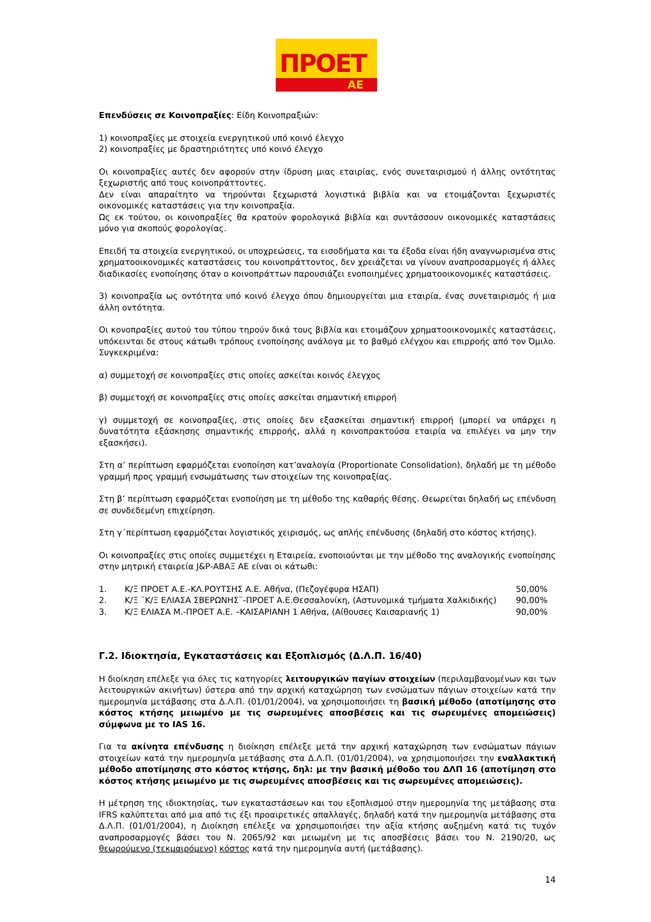ΠΡΟΕΤ
ΑΕ
Επενδύσεις σε Κοινοπραξίες: Είδη Κοινοπραξιών:
1) κοινοπραξίες με στοιχεία ενεργητικού υπό κοινό έλεγχο
2) κοινοπραξίες με δραστηριότητες υπό κοινό έλεγχο
Οι κοινοπραξίες αυτές δεν αφορούν στην ίδρυση μιας εταιρίας, ενός συνεταιρισμού ή άλλης οντότητας ξεχωριστής από τους κοινοπράττοντες.
Δεν είναι απαραίτητο να τηρούνται ξεχωριστά λογιστικά βιβλία και να ετοιμάζονται ξεχωριστές οικονομικές καταστάσεις για την κοινοπραξία.
Ως εκ τούτου, οι κοινοπραξίες θα κρατούν φορολογικά βιβλία και συντάσσουν οικονομικές καταστάσεις μόνο για σκοπούς φορολογίας.
Επειδή τα στοιχεία ενεργητικού, οι υποχρεώσεις, τα εισοδήματα και τα έξοδα είναι ήδη αναγνωρισμένα στις χρηματοοικονομικές καταστάσεις του κοινοπράττοντος, δεν χρειάζεται να γίνουν αναπροσαρμογές ή άλλες διαδικασίες ενοποίησης όταν ο κοινοπράττων παρουσιάζει ενοποιημένες χρηματοοικονομικές καταστάσεις.
3) κοινοπραξία ως οντότητα υπό κοινό έλεγχο όπου δημιουργείται μια εταιρία, ένας συνεταιρισμός ή μια άλλη οντότητα.
Οι κονοπραξίες αυτού του τύπου τηρούν δικά τους βιβλία και ετοιμάζουν χρηματοοικονομικές καταστάσεις, υπόκεινται δε στους κάτωθι τρόπους ενοποίησης ανάλογα με το βαθμό ελέγχου και επιρροής από τον Όμιλο. Συγκεκριμένα:
α) συμμετοχή σε κοινοπραξίες στις οποίες ασκείται κοινός έλεγχος
β) συμμετοχή σε κοινοπραξίες στις οποίες ασκείται σημαντική επιρροή
γ) συμμετοχή σε κοινοπραξίες, στις οποίες δεν εξασκείται σημαντική επιρροή (μπορεί να υπάρχει η δυνατότητα εξάσκησης σημαντικής επιρροής, αλλά η κοινοπρακτούσα εταιρία να επιλέγει να μην την εξασκήσει).
Στη α’ περίπτωση εφαρμόζεται ενοποίηση κατ’αναλογία (Proportionate Consolidation), δηλαδή με τη μέθοδο γραμμή προς γραμμή ενσωμάτωσης των στοιχείων της κοινοπραξίας.
Στη β’ περίπτωση εφαρμόζεται ενοποίηση με τη μέθοδο της καθαρής θέσης. Θεωρείται δηλαδή ως επένδυση σε συνδεδεμένη επιχείρηση.
Στη γ΄περίπτωση εφαρμόζεται λογιστικός χειρισμός, ως απλής επένδυσης (δηλαδή στο κόστος κτήσης).
Οι κοινοπραξίες στις οποίες συμμετέχει η Εταιρεία, ενοποιούνται με την μέθοδο της αναλογικής ενοποίησης στην μητρική εταιρεία J&P-ΑΒΑΞ ΑΕ είναι οι κάτωθι:
| 1. | Κ/Ξ ΠΡΟΕΤ Α.Ε.-ΚΛ.ΡΟΥΤΣΗΣ Α.Ε. Αθήνα, (Πεζογέφυρα ΗΣΑΠ) | 50,00% |
| 2. | Κ/Ξ ¨Κ/Ξ ΕΛΙΑΣΑ ΣΒΕΡΩΝΗΣ¨-ΠΡΟΕΤ Α.Ε.Θεσσαλονίκη, (Αστυνομικά τμήματα Χαλκιδικής) | 90,00% |
| 3. | Κ/Ξ ΕΛΙΑΣΑ Μ.-ΠΡΟΕΤ Α.Ε. –ΚΑΙΣΑΡΙΑΝΗ 1 Αθήνα, (Αίθουσες Καισαριανής 1) | 90,00% |
Γ.2. Ιδιοκτησία, Εγκαταστάσεις και Εξοπλισμός (Δ.Λ.Π. 16/40)
Η διοίκηση επέλεξε για όλες τις κατηγορίες λειτουργικών παγίων στοιχείων (περιλαμβανομένων και των λειτουργικών ακινήτων) ύστερα από την αρχική καταχώρηση των ενσώματων πάγιων στοιχείων κατά την ημερομηνία μετάβασης στα Δ.Λ.Π. (01/01/2004), να χρησιμοποιήσει τη βασική μέθοδο (αποτίμησης στο κόστος κτήσης μειωμένο με τις σωρευμένες αποσβέσεις και τις σωρευμένες απομειώσεις) σύμφωνα με το IAS 16.
Για τα ακίνητα επένδυσης η διοίκηση επέλεξε μετά την αρχική καταχώρηση των ενσώματων πάγιων στοιχείων κατά την ημερομηνία μετάβασης στα Δ.Λ.Π. (01/01/2004), να χρησιμοποιήσει την εναλλακτική μέθοδο αποτίμησης στο κόστος κτήσης, δηλ: με την βασική μέθοδο του ΔΛΠ 16 (αποτίμηση στο κόστος κτήσης μειωμένο με τις σωρευμένες αποσβέσεις και τις σωρευμένες απομειώσεις).
Η μέτρηση της ιδιοκτησίας, των εγκαταστάσεων και του εξοπλισμού στην ημερομηνία της μετάβασης στα IFRS καλύπτεται από μια από τις έξι προαιρετικές απαλλαγές, δηλαδή κατά την ημερομηνία μετάβασης στα Δ.Λ.Π. (01/01/2004), η Διοίκηση επέλεξε να χρησιμοποιήσει την αξία κτήσης αυξημένη κατά τις τυχόν αναπροσαρμογές βάσει του Ν. 2065/92 και μειωμένη με τις αποσβέσεις βάσει του Ν. 2190/20, ως θεωρούμενο (τεκμαιρόμενο) κόστος κατά την ημερομηνία αυτή (μετάβασης).
14